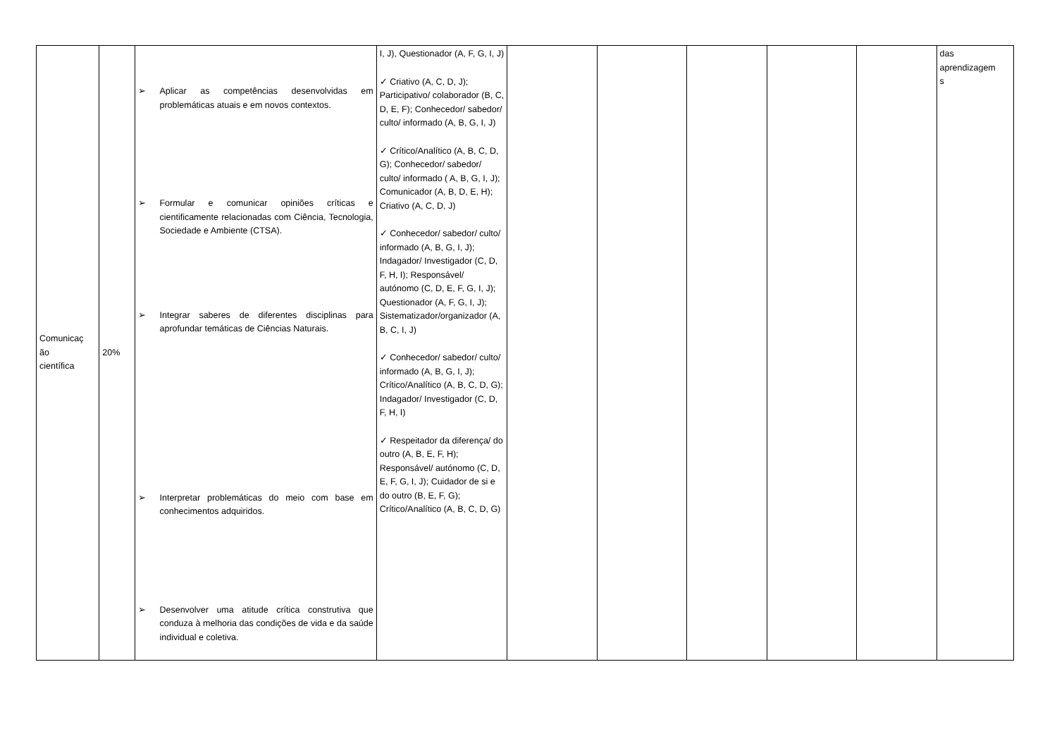| Comunicaç ão científica | 20% | ➢ Aplicar as competências desenvolvidas em problemáticas atuais e em novos contextos. ➢ Formular e comunicar opiniões críticas e cientificamente relacionadas com Ciência, Tecnologia, Sociedade e Ambiente (CTSA). ➢ Integrar saberes de diferentes disciplinas para aprofundar temáticas de Ciências Naturais. ➢ Interpretar problemáticas do meio com base em conhecimentos adquiridos. ➢ Desenvolver uma atitude crítica construtiva que conduza à melhoria das condições de vida e da saúde individual e coletiva. | I, J), Questionador (A, F, G, I, J) ✓ Criativo (A, C, D, J); Participativo/ colaborador (B, C, D, E, F); Conhecedor/ sabedor/ culto/ informado (A, B, G, I, J) ✓ Crítico/Analítico (A, B, C, D, G); Conhecedor/ sabedor/ culto/ informado ( A, B, G, I, J); Comunicador (A, B, D, E, H); Criativo (A, C, D, J) ✓ Conhecedor/ sabedor/ culto/ informado (A, B, G, I, J); Indagador/ Investigador (C, D, F, H, I); Responsável/ autónomo (C, D, E, F, G, I, J); Questionador (A, F, G, I, J); Sistematizador/organizador (A, B, C, I, J) ✓ Conhecedor/ sabedor/ culto/ informado (A, B, G, I, J); Crítico/Analítico (A, B, C, D, G); Indagador/ Investigador (C, D, F, H, I) ✓ Respeitador da diferença/ do outro (A, B, E, F, H); Responsável/ autónomo (C, D, E, F, G, I, J); Cuidador de si e do outro (B, E, F, G); Crítico/Analítico (A, B, C, D, G) | | | | | | das aprendizagem s |